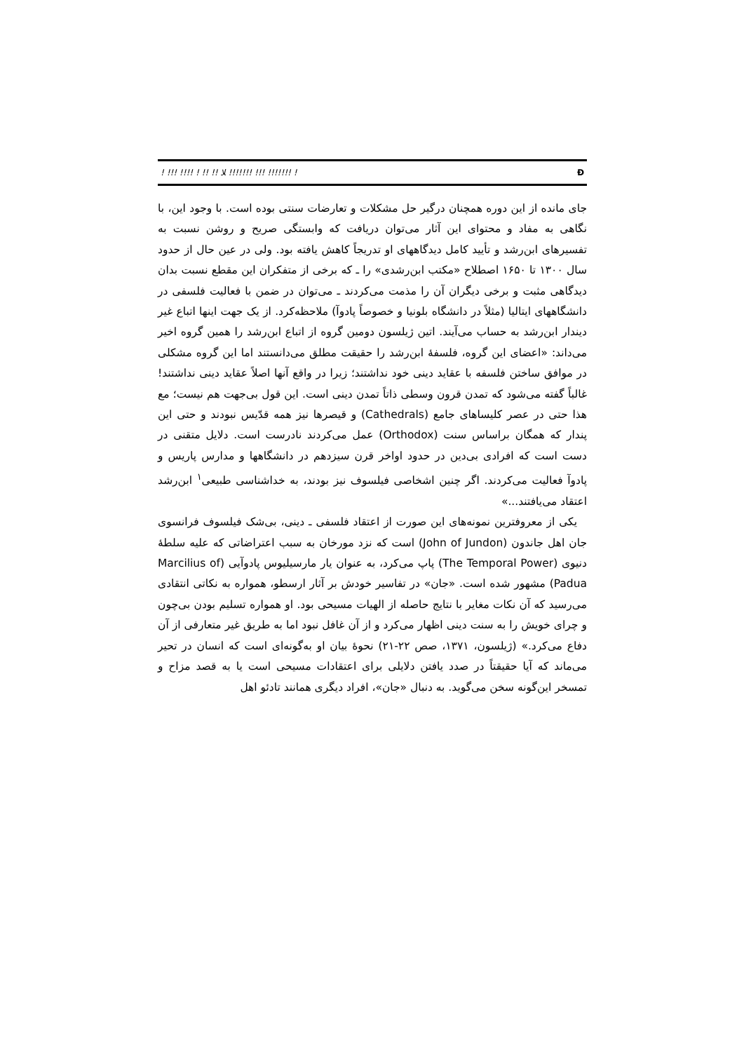! !!! !!!! ! !! !! ﻼ !!!!!!! !!! !!!!!!! ! Đ
جای مانده از این دوره همچنان درگیر حل مشکلات و تعارضات سنتی بوده است. با وجود این، با نگاهی به مفاد و محتوای این آثار می‌توان دریافت که وابستگی صریح و روشن نسبت به تفسیرهای ابن‌رشد و تأیید کامل دیدگاههای او تدریجاً کاهش یافته بود. ولی در عین حال از حدود سال ۱۳۰۰ تا ۱۶۵۰ اصطلاح «مکتب ابن‌رشدی» را ـ که برخی از متفکران این مقطع نسبت بدان دیدگاهی مثبت و برخی دیگران آن را مذمت می‌کردند ـ می‌توان در ضمن با فعالیت فلسفی در دانشگاههای ایتالیا (مثلاً در دانشگاه بلونیا و خصوصاً پادوآ) ملاحظه‌کرد. از یک جهت اینها اتباع غیر دیندار ابن‌رشد به حساب می‌آیند. اتین ژیلسون دومین گروه از اتباع ابن‌رشد را همین گروه اخیر می‌داند: «اعضای این گروه، فلسفهٔ ابن‌رشد را حقیقت مطلق می‌دانستند اما این گروه مشکلی در موافق ساختن فلسفه با عقاید دینی خود نداشتند؛ زیرا در واقع آنها اصلاً عقاید دینی نداشتند! غالباً گفته می‌شود که تمدن قرون وسطی ذاتاً تمدن دینی است. این قول بی‌جهت هم نیست؛ مع هذا حتی در عصر کلیساهای جامع (Cathedrals) و قیصرها نیز همه قدّیس نبودند و حتی این پندار که همگان براساس سنت (Orthodox) عمل می‌کردند نادرست است. دلایل متقنی در دست است که افرادی بی‌دین در حدود اواخر قرن سیزدهم در دانشگاهها و مدارس پاریس و پادوآ فعالیت می‌کردند. اگر چنین اشخاصی فیلسوف نیز بودند، به خداشناسی طبیعی<sup>۱</sup> ابن‌رشد اعتقاد می‌یافتند...»
یکی از معروفترین نمونه‌های این صورت از اعتقاد فلسفی ـ دینی، بی‌شک فیلسوف فرانسوی جان اهل جاندون (John of Jundon) است که نزد مورخان به سبب اعتراضاتی که علیه سلطهٔ دنیوی (The Temporal Power) پاپ می‌کرد، به عنوان یار مارسیلیوس پادوآیی (Marcilius of Padua) مشهور شده است. «جان» در تفاسیر خودش بر آثار ارسطو، همواره به نکاتی انتقادی می‌رسید که آن نکات مغایر با نتایج حاصله از الهیات مسیحی بود. او همواره تسلیم بودن بی‌چون و چرای خویش را به سنت دینی اظهار می‌کرد و از آن غافل نبود اما به طریق غیر متعارفی از آن دفاع می‌کرد.» (ژیلسون، ۱۳۷۱، صص ۲۲-۲۱) نحوهٔ بیان او به‌گونه‌ای است که انسان در تحیر می‌ماند که آیا حقیقتاً در صدد یافتن دلایلی برای اعتقادات مسیحی است یا به قصد مزاح و تمسخر این‌گونه سخن می‌گوید. به دنبال «جان»، افراد دیگری همانند تادئو اهل